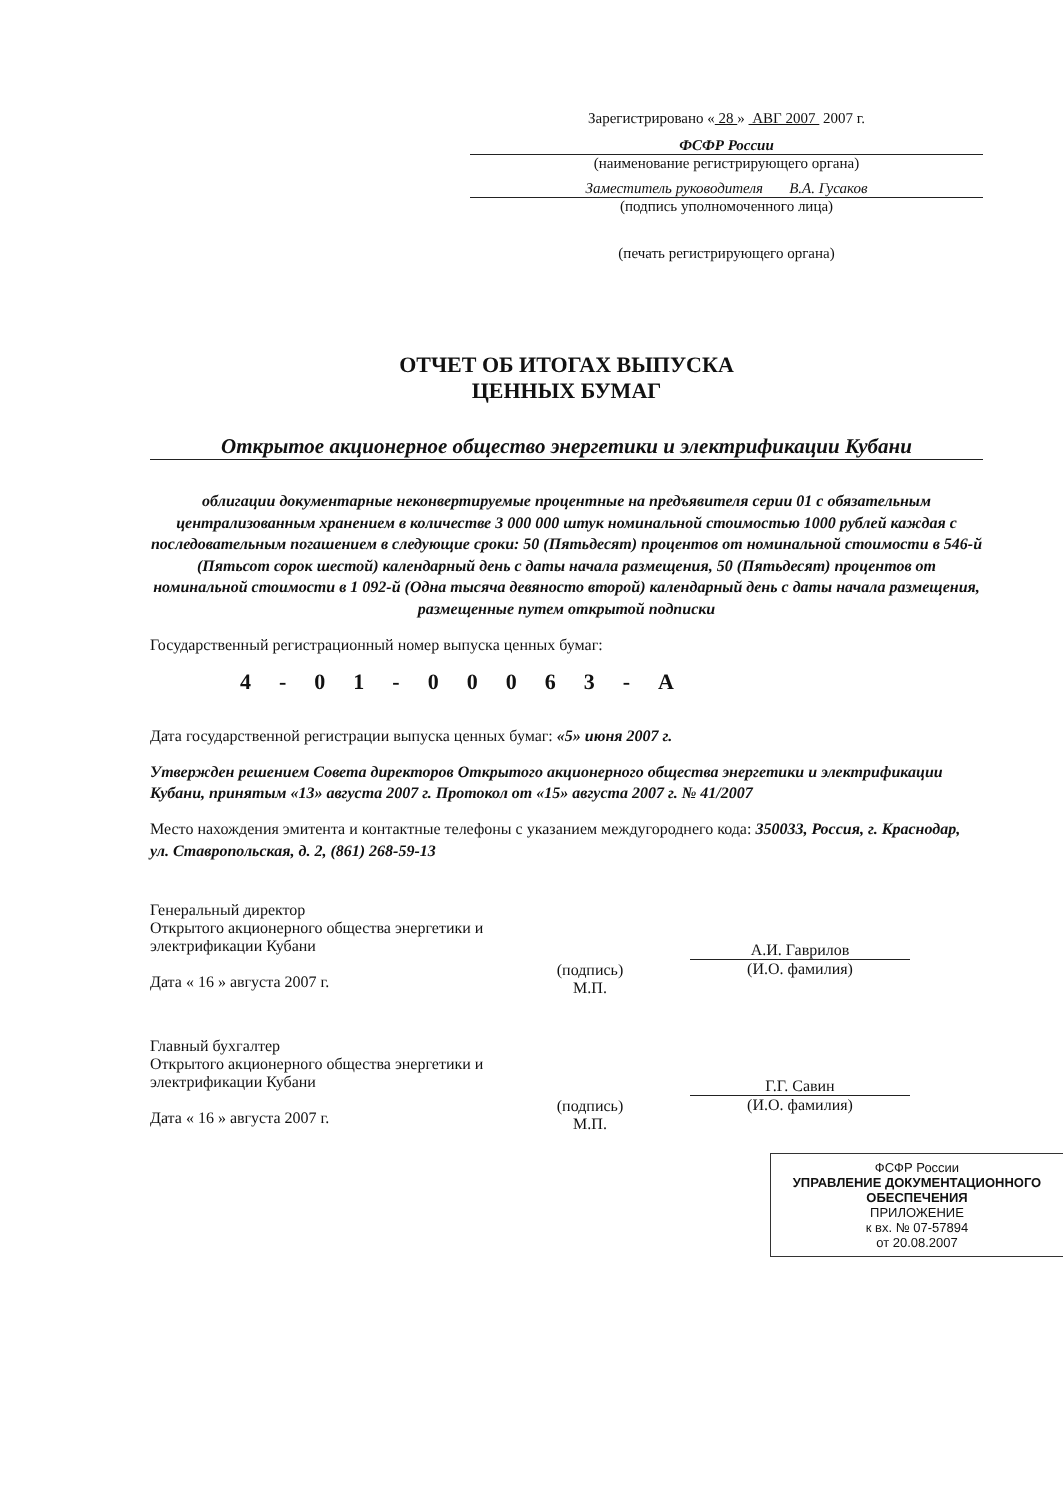Зарегистрировано « 28 » АВГ 2007 2007 г.
ФСФР России
(наименование регистрирующего органа)
Заместитель руководителя В.А. Гусаков
(подпись уполномоченного лица)
(печать регистрирующего органа)
ОТЧЕТ ОБ ИТОГАХ ВЫПУСКА
ЦЕННЫХ БУМАГ
Открытое акционерное общество энергетики и электрификации Кубани
облигации документарные неконвертируемые процентные на предъявителя серии 01 с обязательным централизованным хранением в количестве 3 000 000 штук номинальной стоимостью 1000 рублей каждая с последовательным погашением в следующие сроки: 50 (Пятьдесят) процентов от номинальной стоимости в 546-й (Пятьсот сорок шестой) календарный день с даты начала размещения, 50 (Пятьдесят) процентов от номинальной стоимости в 1 092-й (Одна тысяча девяносто второй) календарный день с даты начала размещения, размещенные путем открытой подписки
Государственный регистрационный номер выпуска ценных бумаг:
4-01-00063-А
Дата государственной регистрации выпуска ценных бумаг: «5» июня 2007 г.
Утвержден решением Совета директоров Открытого акционерного общества энергетики и электрификации Кубани, принятым «13» августа 2007 г. Протокол от «15» августа 2007 г. № 41/2007
Место нахождения эмитента и контактные телефоны с указанием междугороднего кода: 350033, Россия, г. Краснодар, ул. Ставропольская, д. 2, (861) 268-59-13
Генеральный директор
Открытого акционерного общества энергетики и электрификации Кубани
Дата « 16 » августа 2007 г.
(подпись)
М.П.
А.И. Гаврилов
(И.О. фамилия)
Главный бухгалтер
Открытого акционерного общества энергетики и электрификации Кубани
Дата « 16 » августа 2007 г.
(подпись)
М.П.
Г.Г. Савин
(И.О. фамилия)
ФСФР России
УПРАВЛЕНИЕ ДОКУМЕНТАЦИОННОГО ОБЕСПЕЧЕНИЯ
ПРИЛОЖЕНИЕ
к вх. № 07-57894
от 20.08.2007